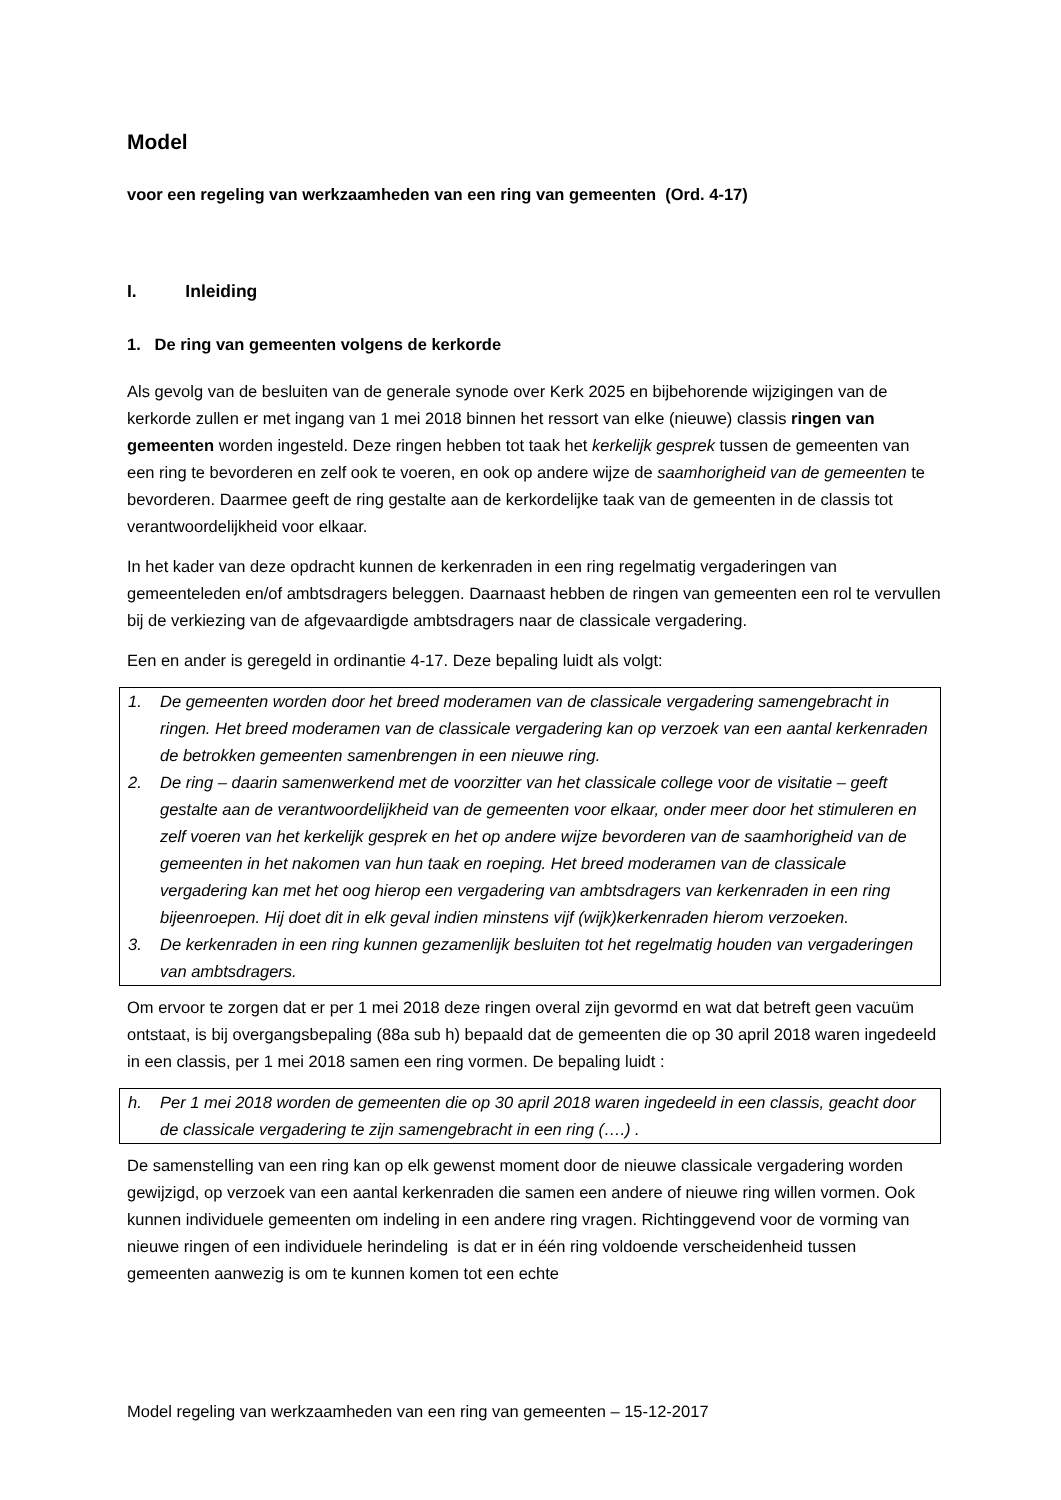Model
voor een regeling van werkzaamheden van een ring van gemeenten (Ord. 4-17)
I. Inleiding
1. De ring van gemeenten volgens de kerkorde
Als gevolg van de besluiten van de generale synode over Kerk 2025 en bijbehorende wijzigingen van de kerkorde zullen er met ingang van 1 mei 2018 binnen het ressort van elke (nieuwe) classis ringen van gemeenten worden ingesteld. Deze ringen hebben tot taak het kerkelijk gesprek tussen de gemeenten van een ring te bevorderen en zelf ook te voeren, en ook op andere wijze de saamhorigheid van de gemeenten te bevorderen. Daarmee geeft de ring gestalte aan de kerkordelijke taak van de gemeenten in de classis tot verantwoordelijkheid voor elkaar.
In het kader van deze opdracht kunnen de kerkenraden in een ring regelmatig vergaderingen van gemeenteleden en/of ambtsdragers beleggen. Daarnaast hebben de ringen van gemeenten een rol te vervullen bij de verkiezing van de afgevaardigde ambtsdragers naar de classicale vergadering.
Een en ander is geregeld in ordinantie 4-17. Deze bepaling luidt als volgt:
1. De gemeenten worden door het breed moderamen van de classicale vergadering samengebracht in ringen. Het breed moderamen van de classicale vergadering kan op verzoek van een aantal kerkenraden de betrokken gemeenten samenbrengen in een nieuwe ring.
2. De ring – daarin samenwerkend met de voorzitter van het classicale college voor de visitatie – geeft gestalte aan de verantwoordelijkheid van de gemeenten voor elkaar, onder meer door het stimuleren en zelf voeren van het kerkelijk gesprek en het op andere wijze bevorderen van de saamhorigheid van de gemeenten in het nakomen van hun taak en roeping. Het breed moderamen van de classicale vergadering kan met het oog hierop een vergadering van ambtsdragers van kerkenraden in een ring bijeenroepen. Hij doet dit in elk geval indien minstens vijf (wijk)kerkenraden hierom verzoeken.
3. De kerkenraden in een ring kunnen gezamenlijk besluiten tot het regelmatig houden van vergaderingen van ambtsdragers.
Om ervoor te zorgen dat er per 1 mei 2018 deze ringen overal zijn gevormd en wat dat betreft geen vacuüm ontstaat, is bij overgangsbepaling (88a sub h) bepaald dat de gemeenten die op 30 april 2018 waren ingedeeld in een classis, per 1 mei 2018 samen een ring vormen. De bepaling luidt :
h. Per 1 mei 2018 worden de gemeenten die op 30 april 2018 waren ingedeeld in een classis, geacht door de classicale vergadering te zijn samengebracht in een ring (….) .
De samenstelling van een ring kan op elk gewenst moment door de nieuwe classicale vergadering worden gewijzigd, op verzoek van een aantal kerkenraden die samen een andere of nieuwe ring willen vormen. Ook kunnen individuele gemeenten om indeling in een andere ring vragen. Richtinggevend voor de vorming van nieuwe ringen of een individuele herindeling is dat er in één ring voldoende verscheidenheid tussen gemeenten aanwezig is om te kunnen komen tot een echte
Model regeling van werkzaamheden van een ring van gemeenten – 15-12-2017